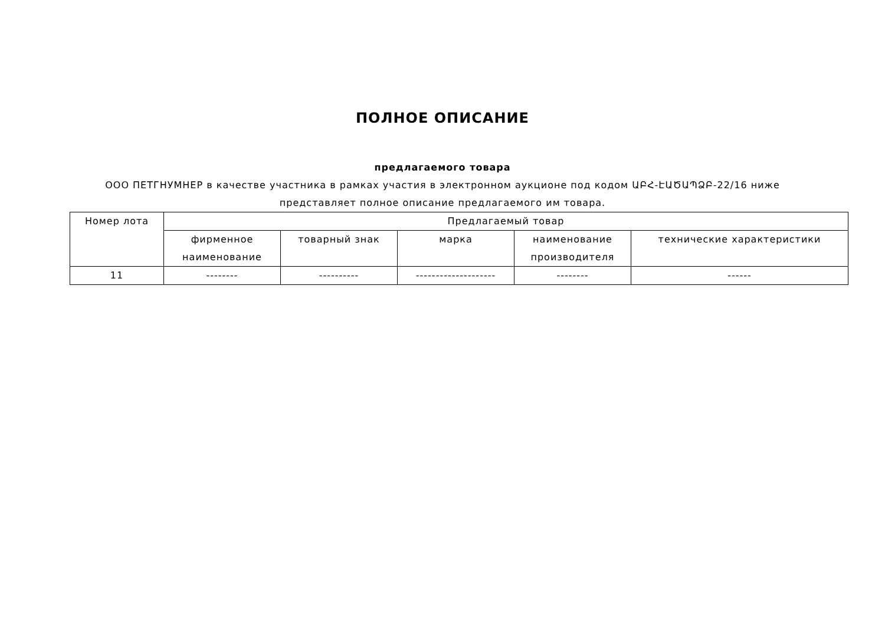ПОЛНОЕ ОПИСАНИЕ
предлагаемого товара
ООО ПЕТГНУМНЕР в качестве участника в рамках участия в электронном аукционе под кодом ԱԲՀ-ԷԱԾԱՊՁԲ-22/16 ниже
представляет полное описание предлагаемого им товара.
| Номер лота | Предлагаемый товар | | | | |
| --- | --- | --- | --- | --- | --- |
| | фирменное наименование | товарный знак | марка | наименование производителя | технические характеристики |
| 11 | -------- | ---------- | -------------------- | -------- | ------ |